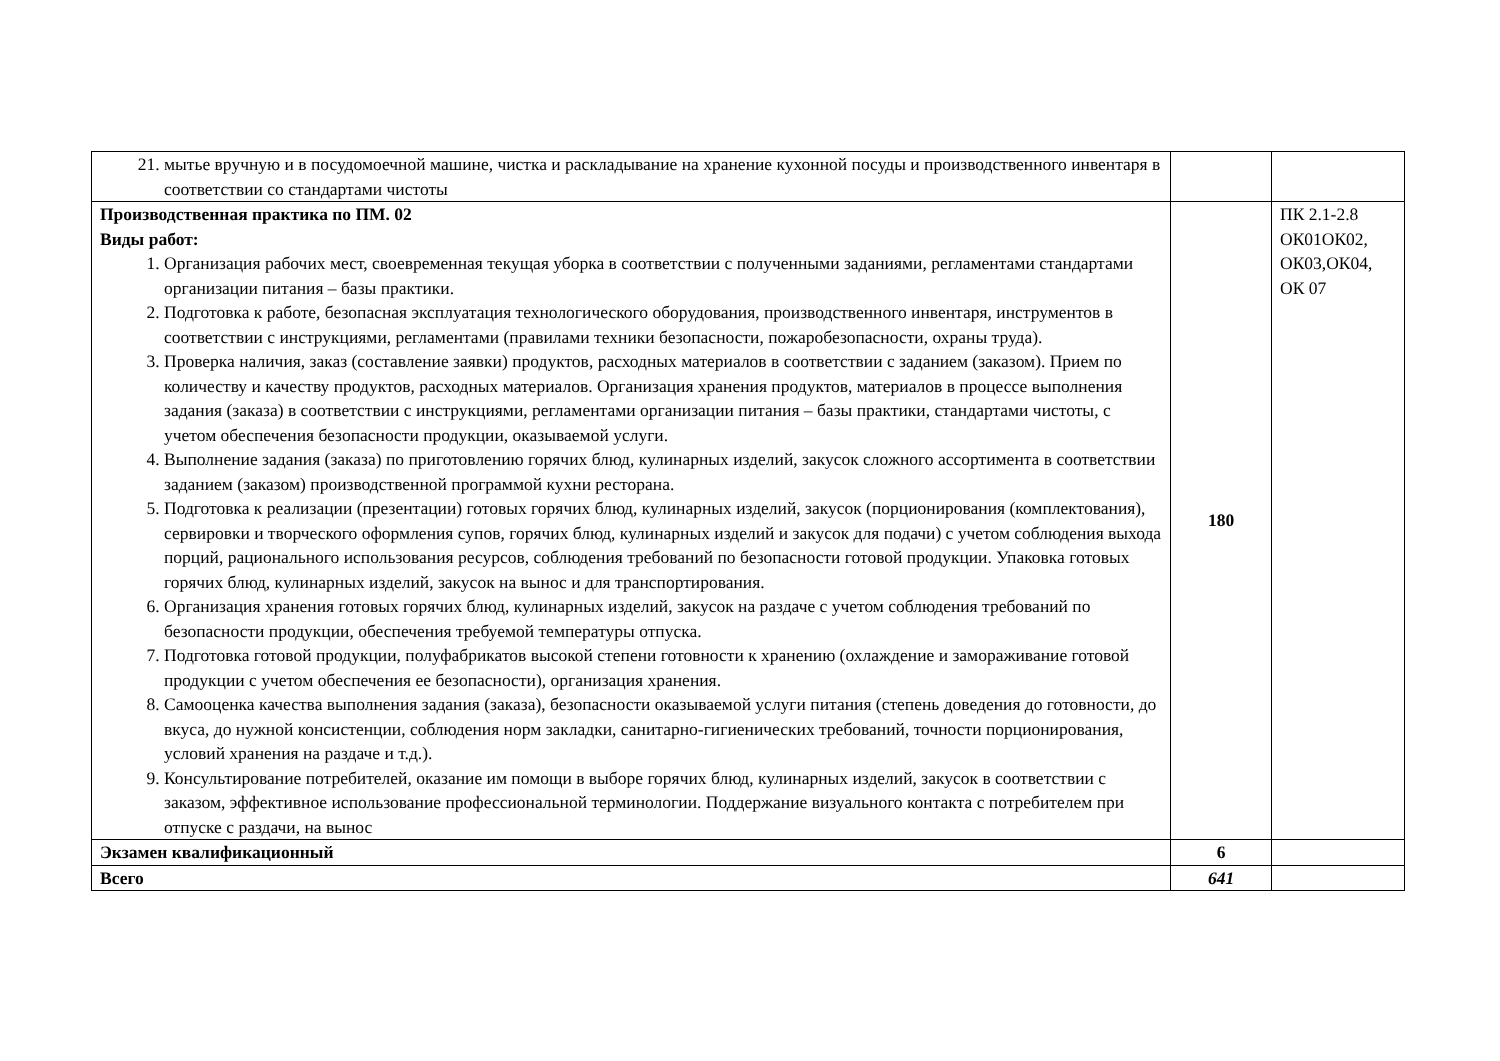| 21. мытье вручную и в посудомоечной машине, чистка и раскладывание на хранение кухонной посуды и производственного инвентаря в соответствии со стандартами чистоты | | |
| Производственная практика по ПМ. 02 Виды работ: 1. Организация рабочих мест, своевременная текущая уборка в соответствии с полученными заданиями, регламентами стандартами организации питания – базы практики. 2. Подготовка к работе, безопасная эксплуатация технологического оборудования, производственного инвентаря, инструментов в соответствии с инструкциями, регламентами (правилами техники безопасности, пожаробезопасности, охраны труда). 3. Проверка наличия, заказ (составление заявки) продуктов, расходных материалов в соответствии с заданием (заказом). Прием по количеству и качеству продуктов, расходных материалов. Организация хранения продуктов, материалов в процессе выполнения задания (заказа) в соответствии с инструкциями, регламентами организации питания – базы практики, стандартами чистоты, с учетом обеспечения безопасности продукции, оказываемой услуги. 4. Выполнение задания (заказа) по приготовлению горячих блюд, кулинарных изделий, закусок сложного ассортимента в соответствии заданием (заказом) производственной программой кухни ресторана. 5. Подготовка к реализации (презентации) готовых горячих блюд, кулинарных изделий, закусок (порционирования (комплектования), сервировки и творческого оформления супов, горячих блюд, кулинарных изделий и закусок для подачи) с учетом соблюдения выхода порций, рационального использования ресурсов, соблюдения требований по безопасности готовой продукции. Упаковка готовых горячих блюд, кулинарных изделий, закусок на вынос и для транспортирования. 6. Организация хранения готовых горячих блюд, кулинарных изделий, закусок на раздаче с учетом соблюдения требований по безопасности продукции, обеспечения требуемой температуры отпуска. 7. Подготовка готовой продукции, полуфабрикатов высокой степени готовности к хранению (охлаждение и замораживание готовой продукции с учетом обеспечения ее безопасности), организация хранения. 8. Самооценка качества выполнения задания (заказа), безопасности оказываемой услуги питания (степень доведения до готовности, до вкуса, до нужной консистенции, соблюдения норм закладки, санитарно-гигиенических требований, точности порционирования, условий хранения на раздаче и т.д.). 9. Консультирование потребителей, оказание им помощи в выборе горячих блюд, кулинарных изделий, закусок в соответствии с заказом, эффективное использование профессиональной терминологии. Поддержание визуального контакта с потребителем при отпуске с раздачи, на вынос | 180 | ПК 2.1-2.8 ОК01ОК02, ОК03,ОК04, ОК 07 |
| Экзамен квалификационный | 6 | |
| Всего | 641 | |